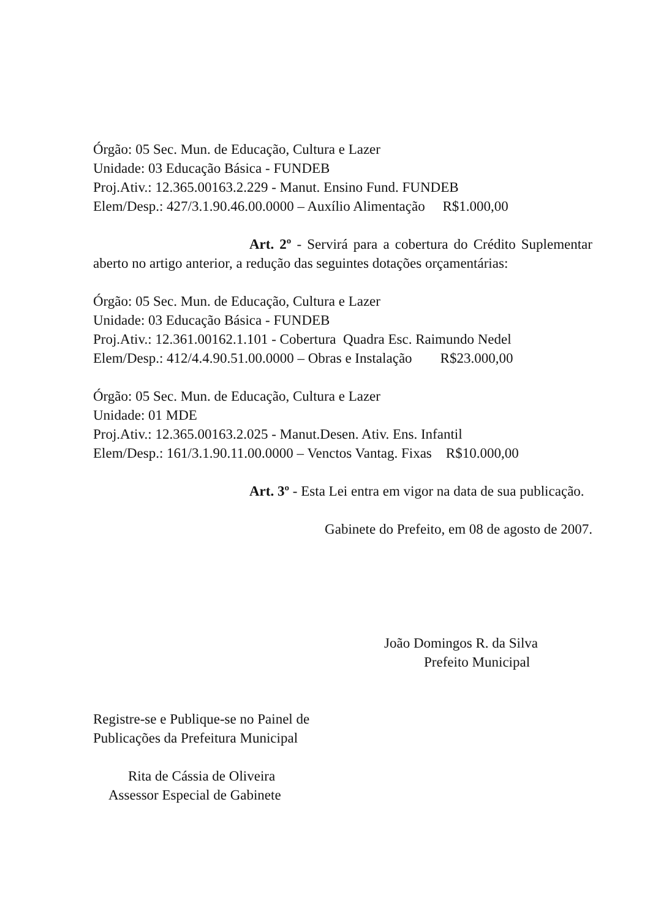Órgão: 05 Sec. Mun. de Educação, Cultura e Lazer
Unidade: 03 Educação Básica - FUNDEB
Proj.Ativ.: 12.365.00163.2.229 - Manut. Ensino Fund. FUNDEB
Elem/Desp.: 427/3.1.90.46.00.0000 – Auxílio Alimentação R$1.000,00
Art. 2º - Servirá para a cobertura do Crédito Suplementar aberto no artigo anterior, a redução das seguintes dotações orçamentárias:
Órgão: 05 Sec. Mun. de Educação, Cultura e Lazer
Unidade: 03 Educação Básica - FUNDEB
Proj.Ativ.: 12.361.00162.1.101 - Cobertura Quadra Esc. Raimundo Nedel
Elem/Desp.: 412/4.4.90.51.00.0000 – Obras e Instalação R$23.000,00
Órgão: 05 Sec. Mun. de Educação, Cultura e Lazer
Unidade: 01 MDE
Proj.Ativ.: 12.365.00163.2.025 - Manut.Desen. Ativ. Ens. Infantil
Elem/Desp.: 161/3.1.90.11.00.0000 – Venctos Vantag. Fixas R$10.000,00
Art. 3º - Esta Lei entra em vigor na data de sua publicação.
Gabinete do Prefeito, em 08 de agosto de 2007.
João Domingos R. da Silva
Prefeito Municipal
Registre-se e Publique-se no Painel de
Publicações da Prefeitura Municipal
Rita de Cássia de Oliveira
Assessor Especial de Gabinete